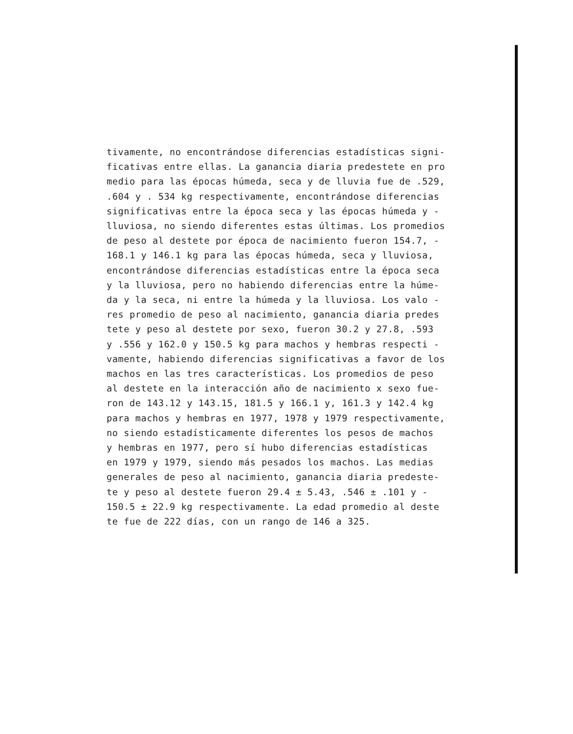tivamente, no encontrándose diferencias estadísticas signi-
ficativas entre ellas. La ganancia diaria predestete en pro
medio para las épocas húmeda, seca y de lluvia fue de .529,
.604 y . 534 kg respectivamente, encontrándose diferencias
significativas entre la época seca y las épocas húmeda y -
lluviosa, no siendo diferentes estas últimas. Los promedios
de peso al destete por época de nacimiento fueron 154.7, -
168.1 y 146.1 kg para las épocas húmeda, seca y lluviosa,
encontrándose diferencias estadísticas entre la época seca
y la lluviosa, pero no habiendo diferencias entre la húme-
da y la seca, ni entre la húmeda y la lluviosa. Los valo -
res promedio de peso al nacimiento, ganancia diaria predes
tete y peso al destete por sexo, fueron 30.2 y 27.8, .593
y .556 y 162.0 y 150.5 kg para machos y hembras respecti -
vamente, habiendo diferencias significativas a favor de los
machos en las tres características. Los promedios de peso
al destete en la interacción año de nacimiento x sexo fue-
ron de 143.12 y 143.15, 181.5 y 166.1 y, 161.3 y 142.4 kg
para machos y hembras en 1977, 1978 y 1979 respectivamente,
no siendo estadísticamente diferentes los pesos de machos
y hembras en 1977, pero sí hubo diferencias estadísticas
en 1979 y 1979, siendo más pesados los machos. Las medias
generales de peso al nacimiento, ganancia diaria predeste-
te y peso al destete fueron 29.4 ± 5.43, .546 ± .101 y -
150.5 ± 22.9 kg respectivamente. La edad promedio al deste
te fue de 222 días, con un rango de 146 a 325.